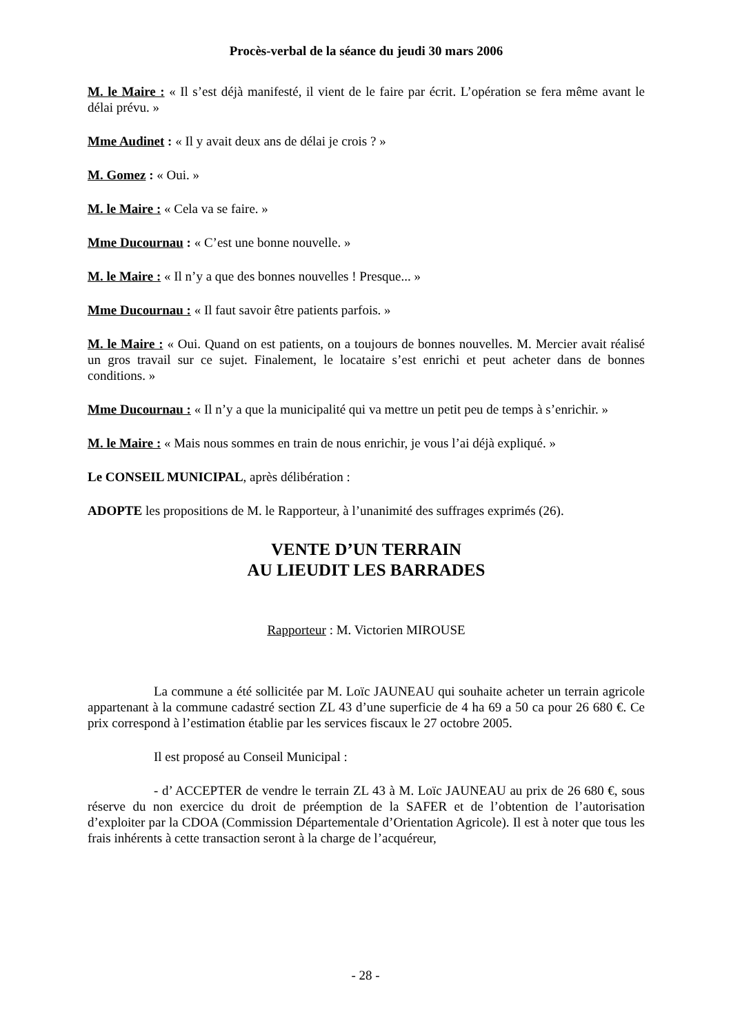Procès-verbal de la séance du jeudi 30 mars 2006
M. le Maire : « Il s’est déjà manifesté, il vient de le faire par écrit. L’opération se fera même avant le délai prévu. »
Mme Audinet : « Il y avait deux ans de délai je crois ? »
M. Gomez : « Oui. »
M. le Maire : « Cela va se faire. »
Mme Ducournau : « C’est une bonne nouvelle. »
M. le Maire : « Il n’y a que des bonnes nouvelles ! Presque... »
Mme Ducournau : « Il faut savoir être patients parfois. »
M. le Maire : « Oui. Quand on est patients, on a toujours de bonnes nouvelles. M. Mercier avait réalisé un gros travail sur ce sujet. Finalement, le locataire s’est enrichi et peut acheter dans de bonnes conditions. »
Mme Ducournau : « Il n’y a que la municipalité qui va mettre un petit peu de temps à s’enrichir. »
M. le Maire : « Mais nous sommes en train de nous enrichir, je vous l’ai déjà expliqué. »
Le CONSEIL MUNICIPAL, après délibération :
ADOPTE les propositions de M. le Rapporteur, à l’unanimité des suffrages exprimés (26).
VENTE D’UN TERRAIN
AU LIEUDIT LES BARRADES
Rapporteur : M. Victorien MIROUSE
La commune a été sollicitée par M. Loïc JAUNEAU qui souhaite acheter un terrain agricole appartenant à la commune cadastré section ZL 43 d’une superficie de 4 ha 69 a 50 ca pour 26 680 €. Ce prix correspond à l’estimation établie par les services fiscaux le 27 octobre 2005.
Il est proposé au Conseil Municipal :
- d’ ACCEPTER de vendre le terrain ZL 43 à M. Loïc JAUNEAU au prix de 26 680 €, sous réserve du non exercice du droit de préemption de la SAFER et de l’obtention de l’autorisation d’exploiter par la CDOA (Commission Départementale d’Orientation Agricole). Il est à noter que tous les frais inhérents à cette transaction seront à la charge de l’acquéreur,
- 28 -